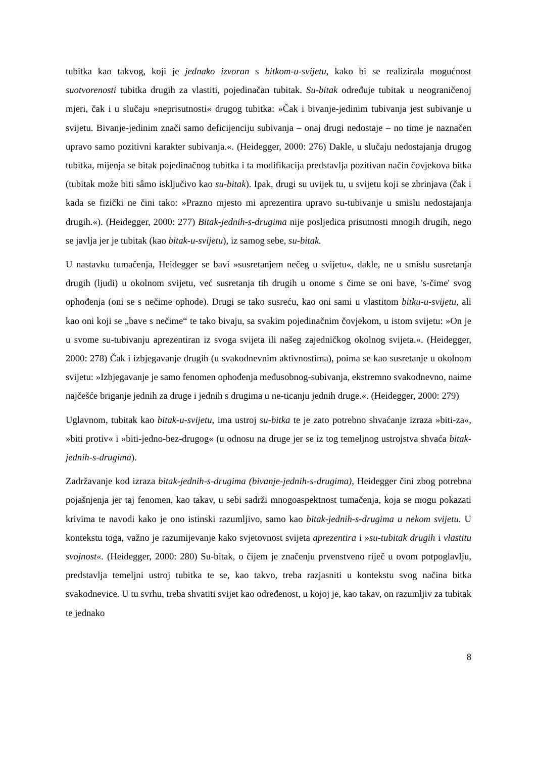tubitka kao takvog, koji je jednako izvoran s bitkom-u-svijetu, kako bi se realizirala mogućnost suotvorenosti tubitka drugih za vlastiti, pojedinačan tubitak. Su-bitak određuje tubitak u neograničenoj mjeri, čak i u slučaju »neprisutnosti« drugog tubitka: »Čak i bivanje-jedinim tubivanja jest subivanje u svijetu. Bivanje-jedinim znači samo deficijenciju subivanja – onaj drugi nedostaje – no time je naznačen upravo samo pozitivni karakter subivanja.«. (Heidegger, 2000: 276) Dakle, u slučaju nedostajanja drugog tubitka, mijenja se bitak pojedinačnog tubitka i ta modifikacija predstavlja pozitivan način čovjekova bitka (tubitak može biti sâmo isključivo kao su-bitak). Ipak, drugi su uvijek tu, u svijetu koji se zbrinjava (čak i kada se fizički ne čini tako: »Prazno mjesto mi aprezentira upravo su-tubivanje u smislu nedostajanja drugih.«). (Heidegger, 2000: 277) Bitak-jednih-s-drugima nije posljedica prisutnosti mnogih drugih, nego se javlja jer je tubitak (kao bitak-u-svijetu), iz samog sebe, su-bitak.
U nastavku tumačenja, Heidegger se bavi »susretanjem nečeg u svijetu«, dakle, ne u smislu susretanja drugih (ljudi) u okolnom svijetu, već susretanja tih drugih u onome s čime se oni bave, 's-čime' svog ophođenja (oni se s nečime ophode). Drugi se tako susreću, kao oni sami u vlastitom bitku-u-svijetu, ali kao oni koji se „bave s nečime“ te tako bivaju, sa svakim pojedinačnim čovjekom, u istom svijetu: »On je u svome su-tubivanju aprezentiran iz svoga svijeta ili našeg zajedničkog okolnog svijeta.«. (Heidegger, 2000: 278) Čak i izbjegavanje drugih (u svakodnevnim aktivnostima), poima se kao susretanje u okolnom svijetu: »Izbjegavanje je samo fenomen ophođenja međusobnog-subivanja, ekstremno svakodnevno, naime najčešće briganje jednih za druge i jednih s drugima u ne-ticanju jednih druge.«. (Heidegger, 2000: 279)
Uglavnom, tubitak kao bitak-u-svijetu, ima ustroj su-bitka te je zato potrebno shvaćanje izraza »biti-za«, »biti protiv« i »biti-jedno-bez-drugog« (u odnosu na druge jer se iz tog temeljnog ustrojstva shvaća bitak-jednih-s-drugima).
Zadržavanje kod izraza bitak-jednih-s-drugima (bivanje-jednih-s-drugima), Heidegger čini zbog potrebna pojašnjenja jer taj fenomen, kao takav, u sebi sadrži mnogoaspektnost tumačenja, koja se mogu pokazati krivima te navodi kako je ono istinski razumljivo, samo kao bitak-jednih-s-drugima u nekom svijetu. U kontekstu toga, važno je razumijevanje kako svjetovnost svijeta aprezentira i »su-tubitak drugih i vlastitu svojnost«. (Heidegger, 2000: 280) Su-bitak, o čijem je značenju prvenstveno riječ u ovom potpoglavlju, predstavlja temeljni ustroj tubitka te se, kao takvo, treba razjasniti u kontekstu svog načina bitka svakodnevice. U tu svrhu, treba shvatiti svijet kao određenost, u kojoj je, kao takav, on razumljiv za tubitak te jednako
8